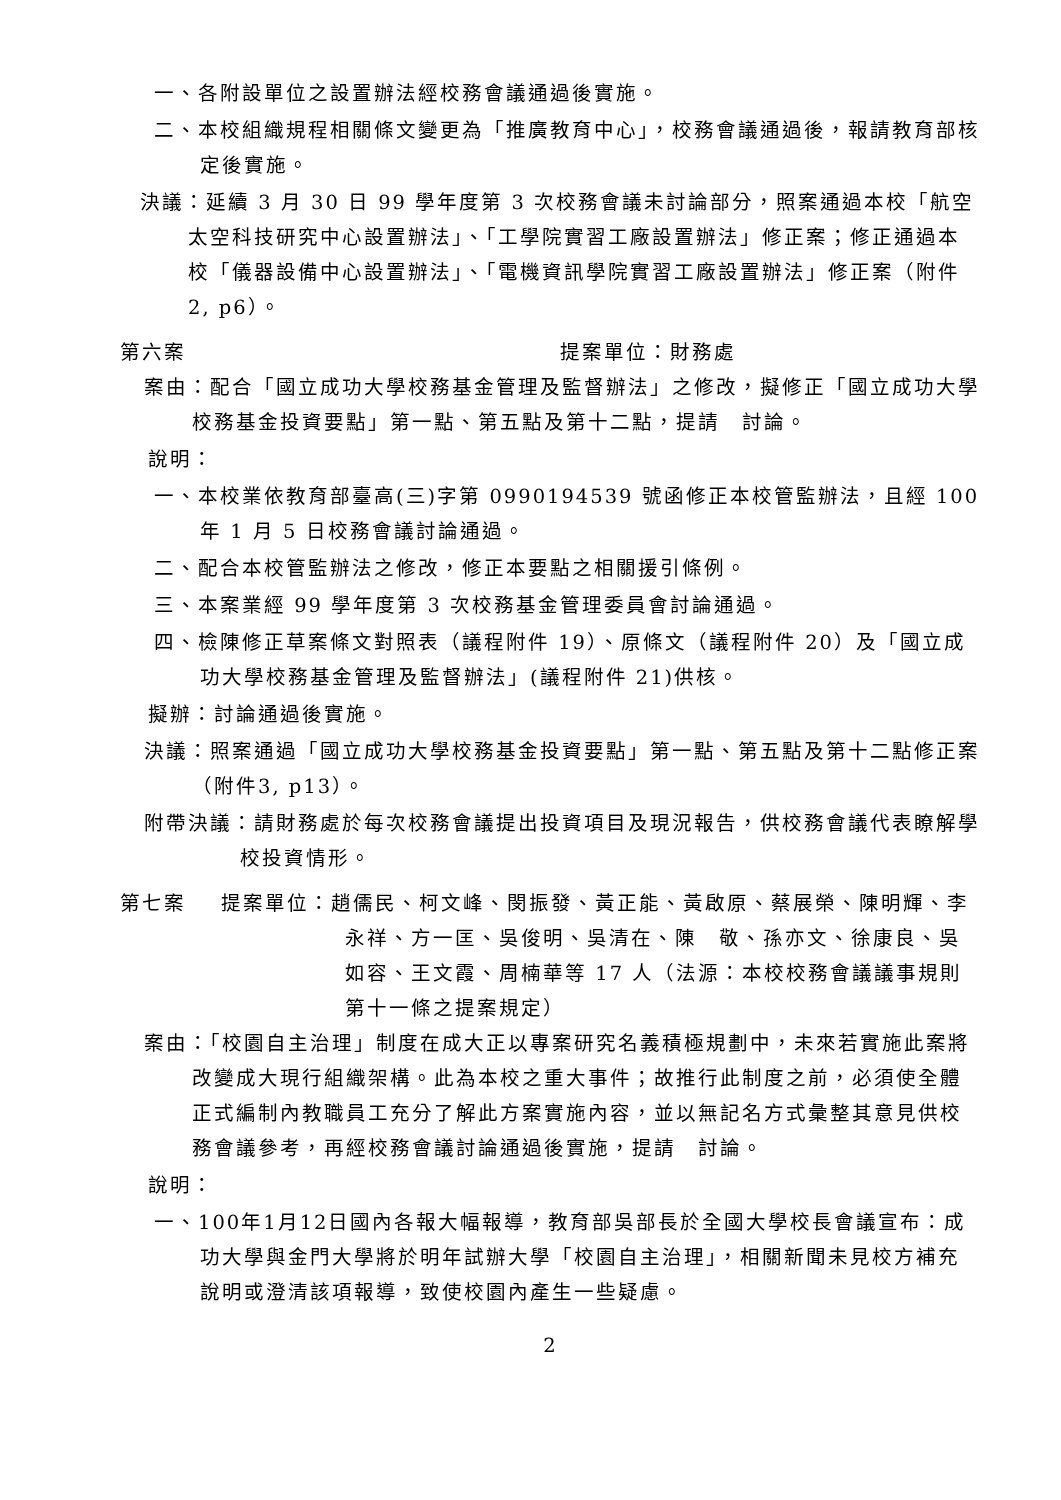一、各附設單位之設置辦法經校務會議通過後實施。
二、本校組織規程相關條文變更為「推廣教育中心」，校務會議通過後，報請教育部核定後實施。
決議：延續 3 月 30 日 99 學年度第 3 次校務會議未討論部分，照案通過本校「航空太空科技研究中心設置辦法」、「工學院實習工廠設置辦法」修正案；修正通過本校「儀器設備中心設置辦法」、「電機資訊學院實習工廠設置辦法」修正案（附件 2, p6）。
第六案 提案單位：財務處
案由：配合「國立成功大學校務基金管理及監督辦法」之修改，擬修正「國立成功大學校務基金投資要點」第一點、第五點及第十二點，提請　討論。
說明：
一、本校業依教育部臺高(三)字第 0990194539 號函修正本校管監辦法，且經 100 年 1 月 5 日校務會議討論通過。
二、配合本校管監辦法之修改，修正本要點之相關援引條例。
三、本案業經 99 學年度第 3 次校務基金管理委員會討論通過。
四、檢陳修正草案條文對照表（議程附件 19）、原條文（議程附件 20）及「國立成功大學校務基金管理及監督辦法」(議程附件 21)供核。
擬辦：討論通過後實施。
決議：照案通過「國立成功大學校務基金投資要點」第一點、第五點及第十二點修正案（附件3, p13）。
附帶決議：請財務處於每次校務會議提出投資項目及現況報告，供校務會議代表瞭解學校投資情形。
第七案 提案單位：趙儒民、柯文峰、閔振發、黃正能、黃啟原、蔡展榮、陳明輝、李永祥、方一匡、吳俊明、吳清在、陳　敬、孫亦文、徐康良、吳如容、王文霞、周楠華等 17 人（法源：本校校務會議議事規則第十一條之提案規定）
案由：「校園自主治理」制度在成大正以專案研究名義積極規劃中，未來若實施此案將改變成大現行組織架構。此為本校之重大事件；故推行此制度之前，必須使全體正式編制內教職員工充分了解此方案實施內容，並以無記名方式彙整其意見供校務會議參考，再經校務會議討論通過後實施，提請　討論。
說明：
一、100年1月12日國內各報大幅報導，教育部吳部長於全國大學校長會議宣布：成功大學與金門大學將於明年試辦大學「校園自主治理」，相關新聞未見校方補充說明或澄清該項報導，致使校園內產生一些疑慮。
2